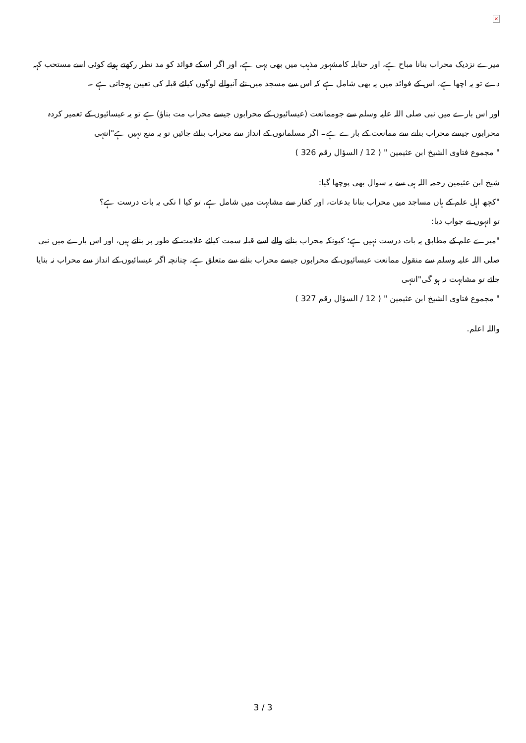×
میرے نزدیک محراب بنانا مباح ہے، اور حنابلہ کامشہور مذہب میں بھی یہی ہے، اور اگر اسکے فوائد کو مد نظر رکھتے ہوئے کوئی اسے مستحب کہہ دے تو یہ اچھا ہے، اس کے فوائد میں یہ بھی شامل ہے کہ اس سے مسجد میں نئے آنیوالے لوگوں کیلئے قبلہ کی تعیین ہوجاتی ہے ۔
اور اس بارے میں نبی صلی اللہ علیہ وسلم سے جوممانعت (عیسائیوں کے محرابوں جیسے محراب مت بناؤ) ہے تو یہ عیسائیوں کے تعمیر کردہ محرابوں جیسے محراب بنانے سے ممانعت کے بارے ہے۔ اگر مسلمانوں کے انداز سے محراب بنائے جائیں تو یہ منع نہیں ہے"انتہی
" مجموع فتاوى الشيخ ابن عثيمين " ( 12 / السؤال رقم 326 )
شیخ ابن عثیمین رحمہ اللہ ہی سے یہ سوال بھی پوچھا گیا:
"کچھ اہل علم کے ہاں مساجد میں محراب بنانا بدعات، اور کفار سے مشابہت میں شامل ہے، تو کیا ا نکی یہ بات درست ہے؟
تو انہوں نے جواب دیا:
"میرے علم کے مطابق یہ بات درست نہیں ہے؛ کیونکہ محراب بنانے والے اسے قبلہ سمت کیلئے علامت کے طور پر بناتے ہیں، اور اس بارے میں نبی صلی اللہ علیہ وسلم سے منقول ممانعت عیسائیوں کے محرابوں جیسے محراب بنانے سے متعلق ہے، چنانچہ اگر عیسائیوں کے انداز سے محراب نہ بنایا جائے تو مشابہت نہ ہو گی"انتہی
" مجموع فتاوى الشيخ ابن عثيمين " ( 12 / السؤال رقم 327 )
واللہ اعلم.
3 / 3